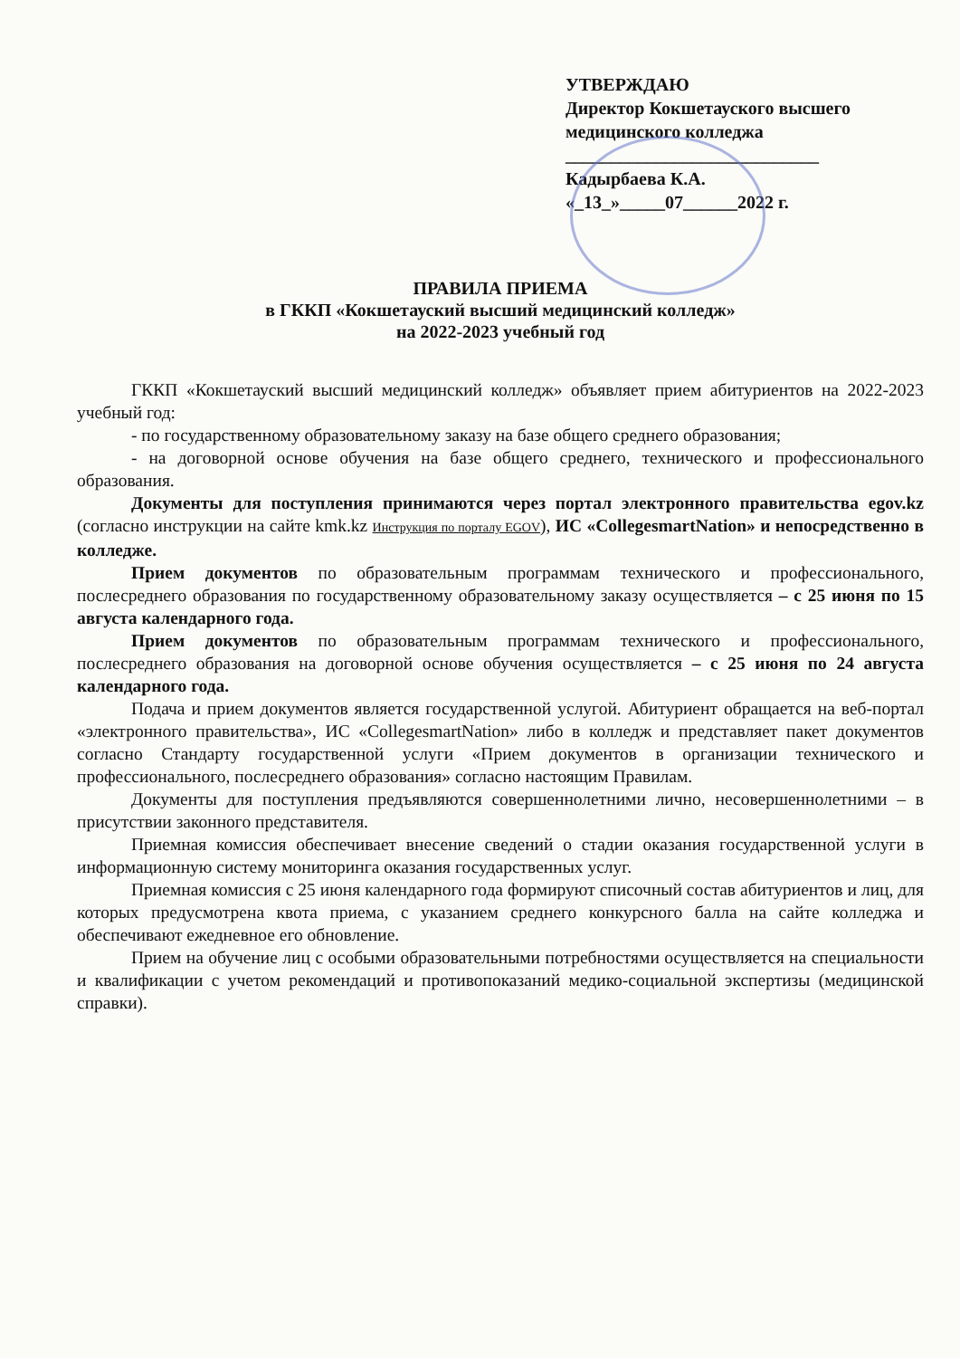УТВЕРЖДАЮ
Директор Кокшетауского высшего медицинского колледжа
____________________________
Кадырбаева К.А.
«_13_»_____07______2022 г.
ПРАВИЛА ПРИЕМА
в ГККП «Кокшетауский высший медицинский колледж»
на 2022-2023 учебный год
ГККП «Кокшетауский высший медицинский колледж» объявляет прием абитуриентов на 2022-2023 учебный год:
- по государственному образовательному заказу на базе общего среднего образования;
- на договорной основе обучения на базе общего среднего, технического и профессионального образования.
Документы для поступления принимаются через портал электронного правительства egov.kz (согласно инструкции на сайте kmk.kz Инструкция по порталу EGOV), ИС «CollegesmartNation» и непосредственно в колледже.
Прием документов по образовательным программам технического и профессионального, послесреднего образования по государственному образовательному заказу осуществляется – с 25 июня по 15 августа календарного года.
Прием документов по образовательным программам технического и профессионального, послесреднего образования на договорной основе обучения осуществляется – с 25 июня по 24 августа календарного года.
Подача и прием документов является государственной услугой. Абитуриент обращается на веб-портал «электронного правительства», ИС «CollegesmartNation» либо в колледж и представляет пакет документов согласно Стандарту государственной услуги «Прием документов в организации технического и профессионального, послесреднего образования» согласно настоящим Правилам.
Документы для поступления предъявляются совершеннолетними лично, несовершеннолетними – в присутствии законного представителя.
Приемная комиссия обеспечивает внесение сведений о стадии оказания государственной услуги в информационную систему мониторинга оказания государственных услуг.
Приемная комиссия с 25 июня календарного года формируют списочный состав абитуриентов и лиц, для которых предусмотрена квота приема, с указанием среднего конкурсного балла на сайте колледжа и обеспечивают ежедневное его обновление.
Прием на обучение лиц с особыми образовательными потребностями осуществляется на специальности и квалификации с учетом рекомендаций и противопоказаний медико-социальной экспертизы (медицинской справки).